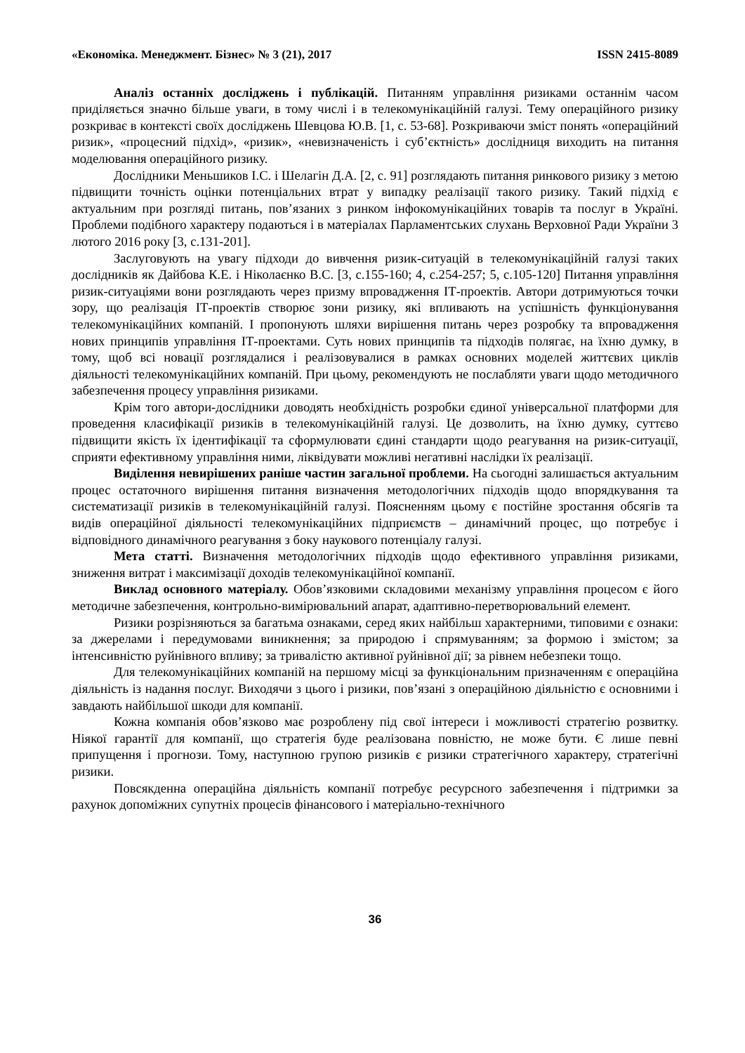«Економіка. Менеджмент. Бізнес» № 3 (21), 2017 ISSN 2415-8089
Аналіз останніх досліджень і публікацій. Питанням управління ризиками останнім часом приділяється значно більше уваги, в тому числі і в телекомунікаційній галузі. Тему операційного ризику розкриває в контексті своїх досліджень Шевцова Ю.В. [1, с. 53-68]. Розкриваючи зміст понять «операційний ризик», «процесний підхід», «ризик», «невизначеність і суб’єктність» дослідниця виходить на питання моделювання операційного ризику.
Дослідники Меньшиков І.С. і Шелагін Д.А. [2, с. 91] розглядають питання ринкового ризику з метою підвищити точність оцінки потенціальних втрат у випадку реалізації такого ризику. Такий підхід є актуальним при розгляді питань, пов’язаних з ринком інфокомунікаційних товарів та послуг в Україні. Проблеми подібного характеру подаються і в матеріалах Парламентських слухань Верховної Ради України 3 лютого 2016 року [3, с.131-201].
Заслуговують на увагу підходи до вивчення ризик-ситуацій в телекомунікаційній галузі таких дослідників як Дайбова К.Е. і Ніколаєнко В.С. [3, с.155-160; 4, с.254-257; 5, с.105-120] Питання управління ризик-ситуаціями вони розглядають через призму впровадження ІТ-проектів. Автори дотримуються точки зору, що реалізація ІТ-проектів створює зони ризику, які впливають на успішність функціонування телекомунікаційних компаній. І пропонують шляхи вирішення питань через розробку та впровадження нових принципів управління ІТ-проектами. Суть нових принципів та підходів полягає, на їхню думку, в тому, щоб всі новації розглядалися і реалізовувалися в рамках основних моделей життєвих циклів діяльності телекомунікаційних компаній. При цьому, рекомендують не послабляти уваги щодо методичного забезпечення процесу управління ризиками.
Крім того автори-дослідники доводять необхідність розробки єдиної універсальної платформи для проведення класифікації ризиків в телекомунікаційній галузі. Це дозволить, на їхню думку, суттєво підвищити якість їх ідентифікації та сформулювати єдині стандарти щодо реагування на ризик-ситуації, сприяти ефективному управління ними, ліквідувати можливі негативні наслідки їх реалізації.
Виділення невирішених раніше частин загальної проблеми. На сьогодні залишається актуальним процес остаточного вирішення питання визначення методологічних підходів щодо впорядкування та систематизації ризиків в телекомунікаційній галузі. Поясненням цьому є постійне зростання обсягів та видів операційної діяльності телекомунікаційних підприємств – динамічний процес, що потребує і відповідного динамічного реагування з боку наукового потенціалу галузі.
Мета статті. Визначення методологічних підходів щодо ефективного управління ризиками, зниження витрат і максимізації доходів телекомунікаційної компанії.
Виклад основного матеріалу. Обов’язковими складовими механізму управління процесом є його методичне забезпечення, контрольно-вимірювальний апарат, адаптивно-перетворювальний елемент.
Ризики розрізняються за багатьма ознаками, серед яких найбільш характерними, типовими є ознаки: за джерелами і передумовами виникнення; за природою і спрямуванням; за формою і змістом; за інтенсивністю руйнівного впливу; за тривалістю активної руйнівної дії; за рівнем небезпеки тощо.
Для телекомунікаційних компаній на першому місці за функціональним призначенням є операційна діяльність із надання послуг. Виходячи з цього і ризики, пов’язані з операційною діяльністю є основними і завдають найбільшої шкоди для компанії.
Кожна компанія обов’язково має розроблену під свої інтереси і можливості стратегію розвитку. Ніякої гарантії для компанії, що стратегія буде реалізована повністю, не може бути. Є лише певні припущення і прогнози. Тому, наступною групою ризиків є ризики стратегічного характеру, стратегічні ризики.
Повсякденна операційна діяльність компанії потребує ресурсного забезпечення і підтримки за рахунок допоміжних супутніх процесів фінансового і матеріально-технічного
36